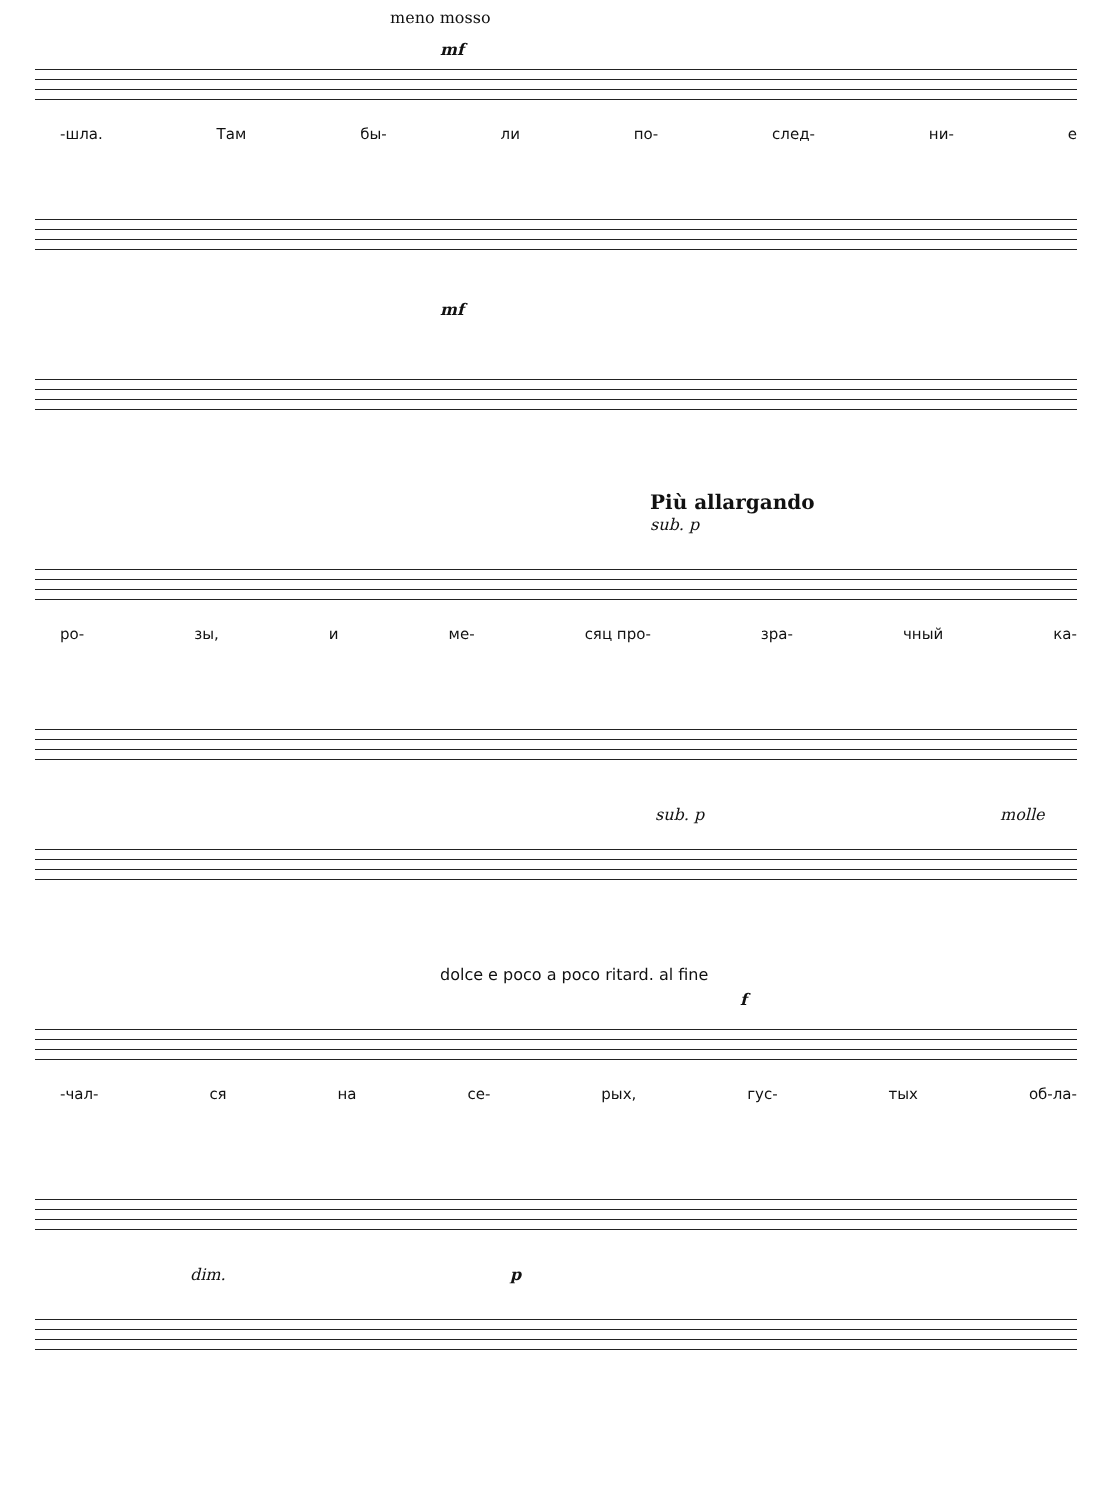meno mosso
mf
-шла. Там бы- ли по- след- ни- е
mf
Più allargando
sub. p
ро- зы, и ме- сяц про- зра- чный ка-
sub. p molle
dolce e poco a poco ritard. al fine
f
-чал- ся на се- рых, гус- тых об-ла-
dim. p